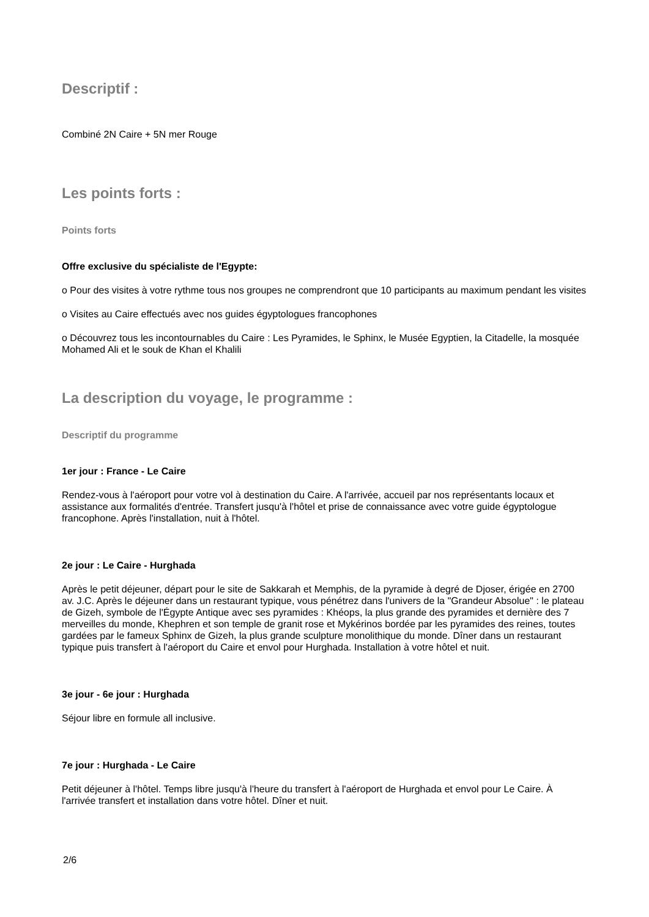Descriptif :
Combiné 2N Caire + 5N mer Rouge
Les points forts :
Points forts
Offre exclusive du spécialiste de l'Egypte:
o Pour des visites à votre rythme tous nos groupes ne comprendront que 10 participants au maximum pendant les visites
o Visites au Caire effectués avec nos guides égyptologues francophones
o Découvrez tous les incontournables du Caire : Les Pyramides, le Sphinx, le Musée Egyptien, la Citadelle, la mosquée Mohamed Ali et le souk de Khan el Khalili
La description du voyage, le programme :
Descriptif du programme
1er jour : France - Le Caire
Rendez-vous à l'aéroport pour votre vol à destination du Caire. A l'arrivée, accueil par nos représentants locaux et assistance aux formalités d'entrée. Transfert jusqu'à l'hôtel et prise de connaissance avec votre guide égyptologue francophone. Après l'installation, nuit à l'hôtel.
2e jour : Le Caire - Hurghada
Après le petit déjeuner, départ pour le site de Sakkarah et Memphis, de la pyramide à degré de Djoser, érigée en 2700 av. J.C. Après le déjeuner dans un restaurant typique, vous pénétrez dans l'univers de la "Grandeur Absolue" : le plateau de Gizeh, symbole de l'Égypte Antique avec ses pyramides : Khéops, la plus grande des pyramides et dernière des 7 merveilles du monde, Khephren et son temple de granit rose et Mykérinos bordée par les pyramides des reines, toutes gardées par le fameux Sphinx de Gizeh, la plus grande sculpture monolithique du monde. Dîner dans un restaurant typique puis transfert à l'aéroport du Caire et envol pour Hurghada. Installation à votre hôtel et nuit.
3e jour - 6e jour : Hurghada
Séjour libre en formule all inclusive.
7e jour : Hurghada - Le Caire
Petit déjeuner à l'hôtel. Temps libre jusqu'à l'heure du transfert à l'aéroport de Hurghada et envol pour Le Caire. À l'arrivée transfert et installation dans votre hôtel. Dîner et nuit.
2/6